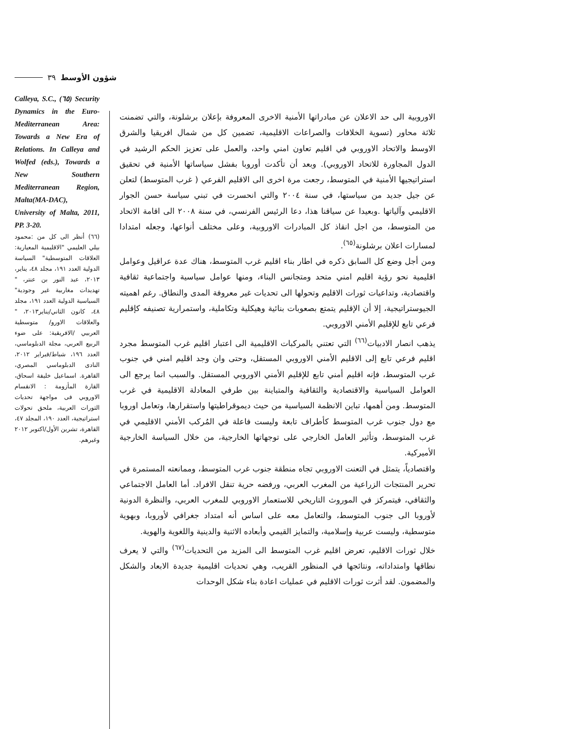٣٩ شؤون الأوسط
Calleya, S.C., (٦٥) Security Dynamics in the Euro-Mediterranean Area: Towards a New Era of Relations. In Calleya and Wolfed (eds.), Towards a New Southern Mediterranean Region, Malta(MA-DAC), University of Malta, 2011, PP. 3-20.
(٦٦) أنظر الى كل من :محمود بيلي العليمي "الاقليمية المعيارية: العلاقات المتوسطية" السياسة الدولية العدد ١٩١، مجلد ٤٨، يناير، ٢٠١٣، عبد النور بن عنتر، " تهديدات مغاربية غير وجودية" السياسية الدولية العدد ١٩١، مجلد ٤٨، كانون الثاني/يناير٢٠١٣، " والعلاقات الاورو/ متوسطية العربيي /الافريقية: على ضوء الربيع العربي، مجلة الدبلوماسي، العدد ١٩٦، شباط/فبراير ٢٠١٢، النادى الدبلوماسي المصري، القاهرة. اسماعيل خليفة اسحاق، القارة المأزومة : الانقسام الاوروبي فى مواجهة تحديات الثورات العربية، ملحق تحولات استراتيجية، العدد ١٩٠، المجلد ٤٧، القاهرة، تشرين الأول/اكتوبر ٢٠١٢ وغيرهم.
الاوروبية الى حد الاعلان عن مبادراتها الأمنية الاخرى المعروفة بإعلان برشلونة، والتي تضمنت ثلاثة محاور (تسوية الخلافات والصراعات الاقليمية، تضمين كل من شمال افريقيا والشرق الاوسط والاتحاد الاوروبي في اقليم تعاون امني واحد، والعمل على تعزيز الحكم الرشيد في الدول المجاورة للاتحاد الاوروبي). وبعد أن تأكدت أوروبا بفشل سياساتها الأمنية في تحقيق استراتيجيها الأمنية في المتوسط، رجعت مرة اخرى الى الاقليم الفرعي ( غرب المتوسط) لتعلن عن جيل جديد من سياستها، في سنة ٢٠٠٤ والتي انحسرت في تبني سياسة حسن الجوار الاقليمي وآلياتها .وبعيدا عن سياقنا هذا، دعا الرئيس الفرنسي، في سنة ٢٠٠٨ الى اقامة الاتحاد من المتوسط، من اجل انقاذ كل المبادرات الاوروبية، وعلى مختلف أنواعها، وجعله امتدادا لمسارات اعلان برشلونة<sup>(٦٥)</sup>.
ومن أجل وضع كل السابق ذكره في اطار بناء اقليم غرب المتوسط، هناك عدة عراقيل وعوامل اقليمية نحو رؤية اقليم امني متحد ومتجانس البناء، ومنها عوامل سياسية واجتماعية ثقافية واقتصادية، وتداعيات ثورات الاقليم وتحولها الى تحديات غير معروفة المدى والنطاق. رغم اهميته الجيوستراتيجية، إلا أن الإقليم يتمتع بصعوبات بنائية وهيكلية وتكاملية، واستمرارية تصنيفه كإقليم فرعي تابع للإقليم الأمني الاوروبي.
يذهب انصار الادبيات<sup>(٦٦)</sup> التي تعتني بالمركبات الاقليمية الى اعتبار اقليم غرب المتوسط مجرد اقليم فرعي تابع إلى الاقليم الأمني الاوروبي المستقل، وحتى وان وجد اقليم امني في جنوب غرب المتوسط، فإنه اقليم أمني تابع للإقليم الأمني الاوروبي المستقل. والسبب انما يرجع الى العوامل السياسية والاقتصادية والثقافية والمتباينة بين طرفي المعادلة الاقليمية في غرب المتوسط. ومن أهمها، تباين الانظمة السياسية من حيث ديموقراطيتها واستقرارها، وتعامل اوروبا مع دول جنوب غرب المتوسط كأطراف تابعة وليست فاعلة في المُركب الأمني الاقليمي في غرب المتوسط، وتأثير العامل الخارجي على توجهاتها الخارجية، من خلال السياسة الخارجية الأميركية.
واقتصادياً، يتمثل في التعنت الاوروبي تجاه منطقة جنوب غرب المتوسط، وممانعته المستمرة في تحرير المنتجات الزراعية من المغرب العربي، ورفضه حرية تنقل الافراد. أما العامل الاجتماعي والثقافي، فيتمركز في الموروث التاريخي للاستعمار الاوروبي للمغرب العربي، والنظرة الدونية لأوروبا الى جنوب المتوسط، والتعامل معه على اساس أنه امتداد جغرافي لأوروبا، وبهوية متوسطية، وليست عربية وإسلامية، والتمايز القيمي وأبعاده الاثنية والدينية واللغوية والهوية.
خلال ثورات الاقليم، تعرض اقليم غرب المتوسط الى المزيد من التحديات<sup>(٦٧)</sup> والتي لا يعرف نطاقها وامتداداته، ونتائجها في المنظور القريب، وهي تحديات اقليمية جديدة الابعاد والشكل والمضمون. لقد أثرت ثورات الاقليم في عمليات اعادة بناء شكل الوحدات